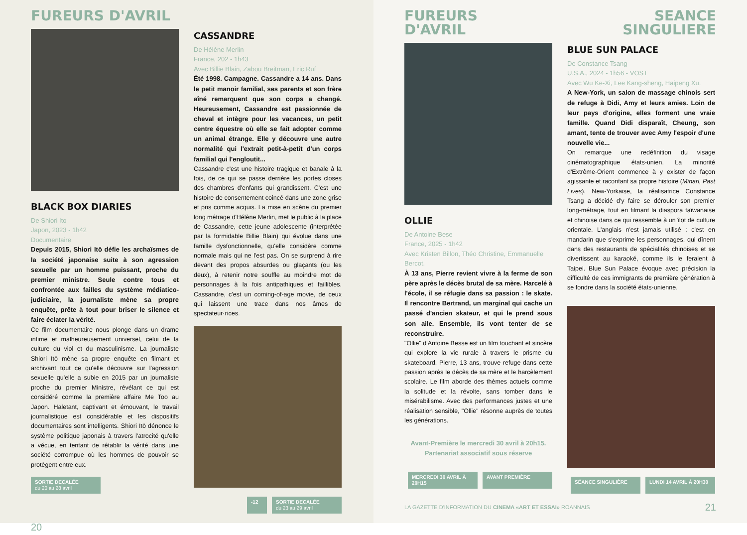FUREURS D'AVRIL
BLACK BOX DIARIES
De Shiori Ito
Japon, 2023 - 1h42
Documentaire
Depuis 2015, Shiori Itō défie les archaïsmes de la société japonaise suite à son agression sexuelle par un homme puissant, proche du premier ministre. Seule contre tous et confrontée aux failles du système médiatico-judiciaire, la journaliste mène sa propre enquête, prête à tout pour briser le silence et faire éclater la vérité.
Ce film documentaire nous plonge dans un drame intime et malheureusement universel, celui de la culture du viol et du masculinisme. La journaliste Shiori Itō mène sa propre enquête en filmant et archivant tout ce qu'elle découvre sur l'agression sexuelle qu'elle a subie en 2015 par un journaliste proche du premier Ministre, révélant ce qui est considéré comme la première affaire Me Too au Japon. Haletant, captivant et émouvant, le travail journalistique est considérable et les dispositifs documentaires sont intelligents. Shiori Itō dénonce le système politique japonais à travers l'atrocité qu'elle a vécue, en tentant de rétablir la vérité dans une société corrompue où les hommes de pouvoir se protègent entre eux.
SORTIE DECALÉE
du 20 au 28 avril
CASSANDRE
De Hélène Merlin
France, 202 - 1h43
Avec Billie Blain, Zabou Breitman, Eric Ruf
Été 1998. Campagne. Cassandre a 14 ans. Dans le petit manoir familial, ses parents et son frère aîné remarquent que son corps a changé. Heureusement, Cassandre est passionnée de cheval et intègre pour les vacances, un petit centre équestre où elle se fait adopter comme un animal étrange. Elle y découvre une autre normalité qui l'extrait petit-à-petit d'un corps familial qui l'engloutit...
Cassandre c'est une histoire tragique et banale à la fois, de ce qui se passe derrière les portes closes des chambres d'enfants qui grandissent. C'est une histoire de consentement coincé dans une zone grise et pris comme acquis. La mise en scène du premier long métrage d'Hélène Merlin, met le public à la place de Cassandre, cette jeune adolescente (interprétée par la formidable Billie Blain) qui évolue dans une famille dysfonctionnelle, qu'elle considère comme normale mais qui ne l'est pas. On se surprend à rire devant des propos absurdes ou glaçants (ou les deux), à retenir notre souffle au moindre mot de personnages à la fois antipathiques et faillibles. Cassandre, c'est un coming-of-age movie, de ceux qui laissent une trace dans nos âmes de spectateur·rices.
-12 SORTIE DECALÉE
du 23 au 29 avril
20
FUREURS
D'AVRIL
SEANCE
SINGULIERE
OLLIE
De Antoine Bese
France, 2025 - 1h42
Avec Kristen Billon, Théo Christine, Emmanuelle Bercot.
À 13 ans, Pierre revient vivre à la ferme de son père après le décès brutal de sa mère. Harcelé à l'école, il se réfugie dans sa passion : le skate. Il rencontre Bertrand, un marginal qui cache un passé d'ancien skateur, et qui le prend sous son aile. Ensemble, ils vont tenter de se reconstruire.
"Ollie" d'Antoine Besse est un film touchant et sincère qui explore la vie rurale à travers le prisme du skateboard. Pierre, 13 ans, trouve refuge dans cette passion après le décès de sa mère et le harcèlement scolaire. Le film aborde des thèmes actuels comme la solitude et la révolte, sans tomber dans le misérabilisme. Avec des performances justes et une réalisation sensible, "Ollie" résonne auprès de toutes les générations.
Avant-Première le mercredi 30 avril à 20h15. Partenariat associatif sous réserve
MERCREDI 30 AVRIL À 20H15
AVANT PREMIÈRE
BLUE SUN PALACE
De Constance Tsang
U.S.A., 2024 - 1h56 - VOST
Avec Wu Ke-Xi, Lee Kang-sheng, Haipeng Xu.
A New-York, un salon de massage chinois sert de refuge à Didi, Amy et leurs amies. Loin de leur pays d'origine, elles forment une vraie famille. Quand Didi disparaît, Cheung, son amant, tente de trouver avec Amy l'espoir d'une nouvelle vie...
On remarque une redéfinition du visage cinématographique états-unien. La minorité d'Extrême-Orient commence à y exister de façon agissante et racontant sa propre histoire (Minari, Past Lives). New-Yorkaise, la réalisatrice Constance Tsang a décidé d'y faire se dérouler son premier long-métrage, tout en filmant la diaspora taïwanaise et chinoise dans ce qui ressemble à un îlot de culture orientale. L'anglais n'est jamais utilisé : c'est en mandarin que s'exprime les personnages, qui dînent dans des restaurants de spécialités chinoises et se divertissent au karaoké, comme ils le feraient à Taipei. Blue Sun Palace évoque avec précision la difficulté de ces immigrants de première génération à se fondre dans la société états-unienne.
SÉANCE SINGULIÈRE LUNDI 14 AVRIL À 20H30
LA GAZETTE D'INFORMATION DU CINEMA «ART ET ESSAI» ROANNAIS 21